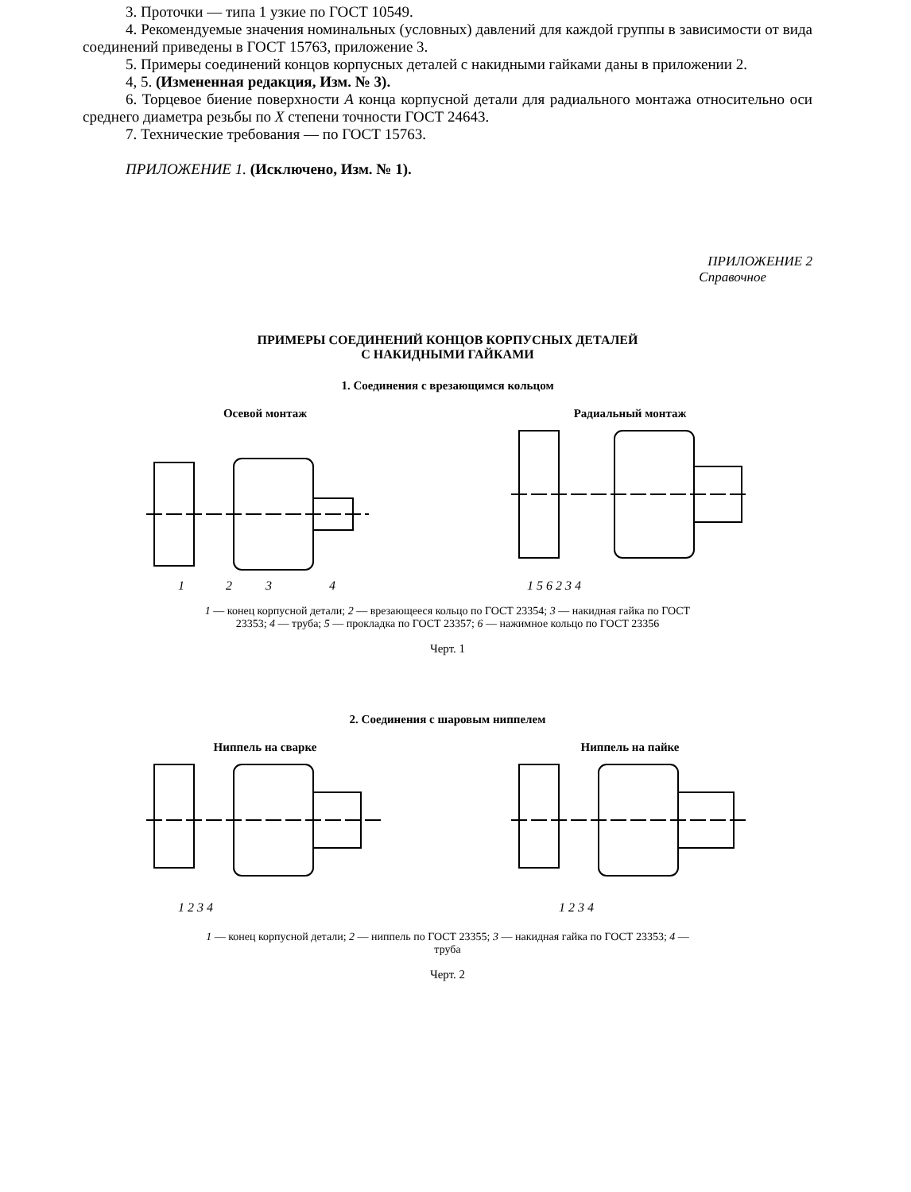3. Проточки — типа 1 узкие по ГОСТ 10549.
4. Рекомендуемые значения номинальных (условных) давлений для каждой группы в зависимости от вида соединений приведены в ГОСТ 15763, приложение 3.
5. Примеры соединений концов корпусных деталей с накидными гайками даны в приложении 2.
4, 5. (Измененная редакция, Изм. № 3).
6. Торцевое биение поверхности А конца корпусной детали для радиального монтажа относительно оси среднего диаметра резьбы по X степени точности ГОСТ 24643.
7. Технические требования — по ГОСТ 15763.
ПРИЛОЖЕНИЕ 1. (Исключено, Изм. № 1).
ПРИЛОЖЕНИЕ 2
Справочное
ПРИМЕРЫ СОЕДИНЕНИЙ КОНЦОВ КОРПУСНЫХ ДЕТАЛЕЙ
С НАКИДНЫМИ ГАЙКАМИ
1. Соединения с врезающимся кольцом
Осевой монтаж
1
2
3
4
Радиальный монтаж
1 5 6 2 3 4
1 — конец корпусной детали; 2 — врезающееся кольцо по ГОСТ 23354; 3 — накидная гайка по ГОСТ 23353; 4 — труба; 5 — прокладка по ГОСТ 23357; 6 — нажимное кольцо по ГОСТ 23356
Черт. 1
2. Соединения с шаровым ниппелем
Ниппель на сварке
1 2 3 4
Ниппель на пайке
1 2 3 4
1 — конец корпусной детали; 2 — ниппель по ГОСТ 23355; 3 — накидная гайка по ГОСТ 23353; 4 — труба
Черт. 2